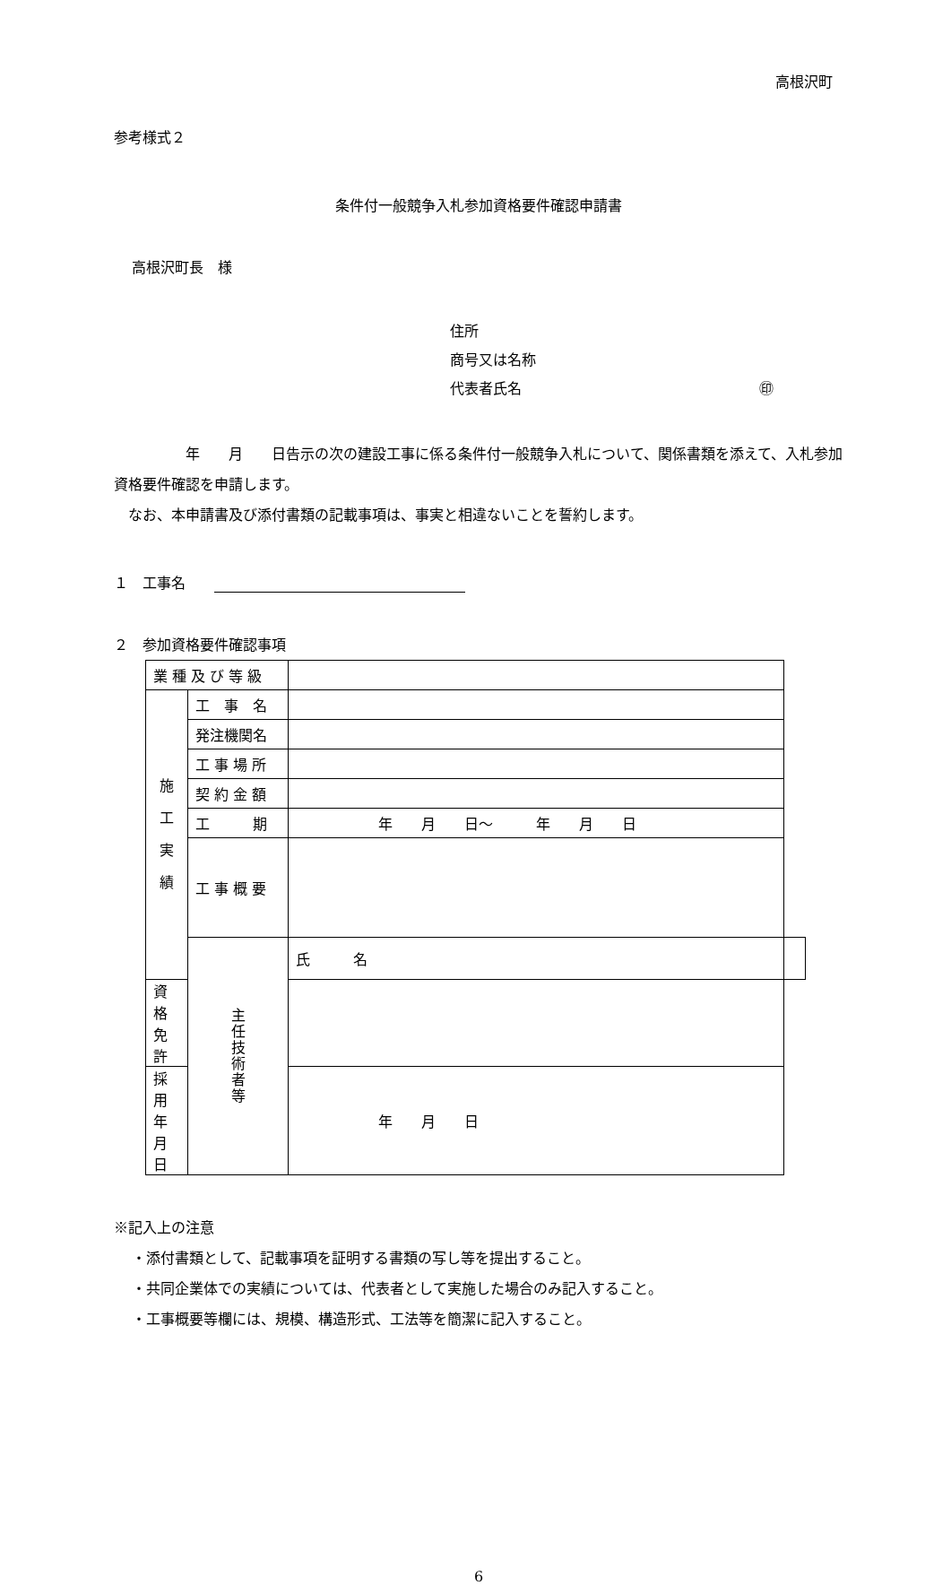高根沢町
参考様式２
条件付一般競争入札参加資格要件確認申請書
高根沢町長　様
住所
商号又は名称
代表者氏名 ㊞
　　　　　年　　月　　日告示の次の建設工事に係る条件付一般競争入札について、関係書類を添えて、入札参加資格要件確認を申請します。
　なお、本申請書及び添付書類の記載事項は、事実と相違ないことを誓約します。
１　工事名　　
２　参加資格要件確認事項
| 業 種 及 び 等 級 | | | |
| 施 工 実 績 | 工 事 名 | | |
| | 発注機関名 | | |
| | 工 事 場 所 | | |
| | 契 約 金 額 | | |
| | 工 期 | 年 月 日～ 年 月 日 | |
| | 工 事 概 要 | | |
| | 主 任 技 術 者 等 | 氏 名 | |
| 資 格 免 許 | | | |
| 採用年月日 | | 年 月 日 | |
※記入上の注意
・添付書類として、記載事項を証明する書類の写し等を提出すること。
・共同企業体での実績については、代表者として実施した場合のみ記入すること。
・工事概要等欄には、規模、構造形式、工法等を簡潔に記入すること。
6